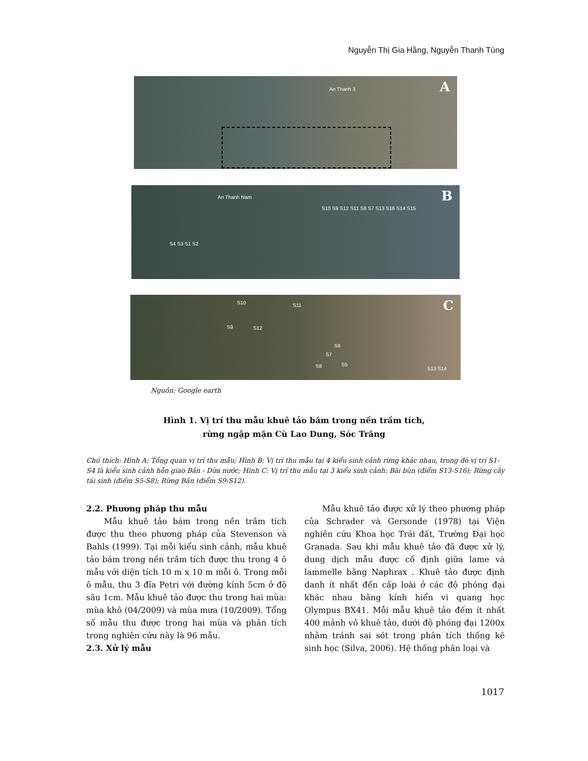Nguyễn Thị Gia Hằng, Nguyễn Thanh Tùng
A An Thanh 3
B An Thanh Nam
S10 S9 S12 S11 S8 S7 S13 S16 S14 S15
S4 S3 S1 S2
C S10 S11
S9 S12
S6
S7
S5 S8 S13 S14
Nguồn: Google earth
Hình 1. Vị trí thu mẫu khuê tảo bám trong nền trầm tích,
rừng ngập mặn Cù Lao Dung, Sóc Trăng
Chú thích: Hình A: Tổng quan vị trí thu mẫu; Hình B: Vị trí thu mẫu tại 4 kiểu sinh cảnh rừng khác nhau, trong đó vị trí S1-S4 là kiểu sinh cảnh hỗn giao Bần - Dừa nước; Hình C: Vị trí thu mẫu tại 3 kiểu sinh cảnh: Bãi bùn (điểm S13-S16); Rừng cây tái sinh (điểm S5-S8); Rừng Bần (điểm S9-S12).
2.2. Phương pháp thu mẫu
Mẫu khuê tảo bám trong nền trầm tích được thu theo phương pháp của Stevenson và Bahls (1999). Tại mỗi kiểu sinh cảnh, mẫu khuê tảo bám trong nền trầm tích được thu trong 4 ô mẫu với diện tích 10 m x 10 m mỗi ô. Trong mỗi ô mẫu, thu 3 đĩa Petri với đường kính 5cm ở độ sâu 1cm. Mẫu khuê tảo được thu trong hai mùa: mùa khô (04/2009) và mùa mưa (10/2009). Tổng số mẫu thu được trong hai mùa và phân tích trong nghiên cứu này là 96 mẫu.
2.3. Xử lý mẫu
Mẫu khuê tảo được xử lý theo phương pháp của Schrader và Gersonde (1978) tại Viện nghiên cứu Khoa học Trái đất, Trường Đại học Granada. Sau khi mẫu khuê tảo đã được xử lý, dung dịch mẫu được cố định giữa lame và lammelle bằng Naphrax . Khuê tảo được định danh ít nhất đến cấp loài ở các độ phóng đại khác nhau bằng kính hiển vi quang học Olympus BX41. Mỗi mẫu khuê tảo đếm ít nhất 400 mảnh vỏ khuê tảo, dưới độ phóng đại 1200x nhằm tránh sai sót trong phân tích thống kê sinh học (Silva, 2006). Hệ thống phân loại và
1017